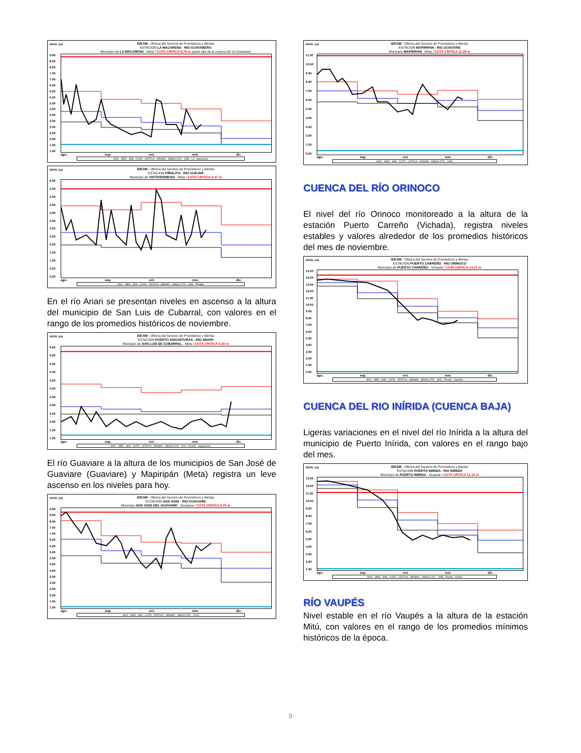NIVEL (m)
IDEAM - Oficina del Servicio de Pronósticos y Alertas
ESTACION LA MACARENA - RIO GUAYABERO
Municipio de LA MACARENA - Meta / COTA CRITICA 8,79 m (parte alta de la cuenca del río Guaviare)
9.00
8.50
8.00
7.50
7.00
6.50
6.00
5.50
5.00
4.50
4.00
3.50
3.00
2.50
2.00
1.50
1.00
ago. sep. oct. nov. dic.
MAX MED MIN COTA CRITICA MINIMO ABSOLUTO 1985 La Macarena
NIVEL (m)
IDEAM - Oficina del Servicio de Pronósticos y Alertas
ESTACION PIÑALITO - RIO GUEJAR
Municipio de VISTAHERMOSA - Meta / COTA CRITICA 5.47 m
6.00
5.50
5.00
4.50
4.00
3.50
3.00
2.50
2.00
1.50
1.00
0.50
0.00
ago. sep. oct. nov. dic.
MAX MED MIN COTA CRITICA MINIMO ABSOLUTO 1986 Piñalito
En el río Ariari se presentan niveles en ascenso a la altura del municipio de San Luis de Cubarral, con valores en el rango de los promedios históricos de noviembre.
NIVEL (m)
IDEAM - Oficina del Servicio de Pronósticos y Alertas
ESTACION PUERTO ANGOSTURAS - RIO ARIARI
Municipio de SAN LUIS DE CUBARRAL - Meta / COTA CRITICA 6.20 m
6.50
6.00
5.50
5.00
4.50
4.00
3.50
3.00
2.50
2.00
1.50
1.00
ago. sep. oct. nov. dic.
MAX MED MIN COTA CRITICA MINIMO ABSOLUTO 2013 Puerto Angosturas
El río Guaviare a la altura de los municipios de San José de Guaviare (Guaviare) y Mapiripán (Meta) registra un leve ascenso en los niveles para hoy.
NIVEL (m)
IDEAM - Oficina del Servicio de Pronósticos y Alertas
ESTACION SAN JOSE - RIO GUAVIARE
Municipio SAN JOSE DEL GUAVIARE - Guaviare / COTA CRITICA 8.70 m
9.00
8.50
8.00
7.50
7.00
6.50
6.00
5.50
5.00
4.50
4.00
3.50
3.00
2.50
2.00
1.50
1.00
ago. sep. oct. nov. dic.
MAX MED MIN COTA CRITICA MINIMO ABSOLUTO 2003
NIVEL (m)
IDEAM - Oficina del Servicio de Pronósticos y Alertas
ESTACION MAPIRIPAN - RIO GUAVIARE
Municipio MAPIRIPAN - Meta / COTA CRITICA 11.39 m
11.50
10.50
9.50
8.50
7.50
6.50
5.50
4.50
3.50
2.50
1.50
0.50
ago. sep. oct. nov. dic.
MAX MED MIN COTA CRITICA MINIMO ABSOLUTO 1986
CUENCA DEL RÍO ORINOCO
El nivel del río Orinoco monitoreado a la altura de la estación Puerto Carreño (Vichada), registra niveles estables y valores alrededor de los promedios históricos del mes de noviembre.
NIVEL (m)
IDEAM - Oficina del Servicio de Pronósticos y Alertas
ESTACION PUERTO CARREÑO - RIO ORINOCO
Municipio de PUERTO CARREÑO - Vichada / COTA CRITICA 14,27 m
15.00
14.00
13.00
12.00
11.00
10.00
9.00
8.00
7.00
6.00
5.00
4.00
3.00
2.00
1.00
0.00
ago. sep. oct. nov. dic.
MAX MED MIN COTA CRITICA MINIMO ABSOLUTO 1992 Puerto Carreño
CUENCA DEL RIO INÍRIDA (CUENCA BAJA)
Ligeras variaciones en el nivel del río Inírida a la altura del municipio de Puerto Inírida, con valores en el rango bajo del mes.
NIVEL (m)
IDEAM - Oficina del Servicio de Pronósticos y Alertas
ESTACION PUERTO INIRIDA - RIO INIRIDA
Municipio de PUERTO INIRIDA - Guainía / COTA CRITICA 11.14 m
13.00
12.00
11.00
10.00
9.00
8.00
7.00
6.00
5.00
4.00
3.00
2.00
1.00
ago. sep. oct. nov. dic.
MAX MED MIN COTA CRITICA MINIMO ABSOLUTO 1988 Puerto Inírida
RÍO VAUPÉS
Nivel estable en el río Vaupés a la altura de la estación Mitú, con valores en el rango de los promedios mínimos históricos de la época.
9